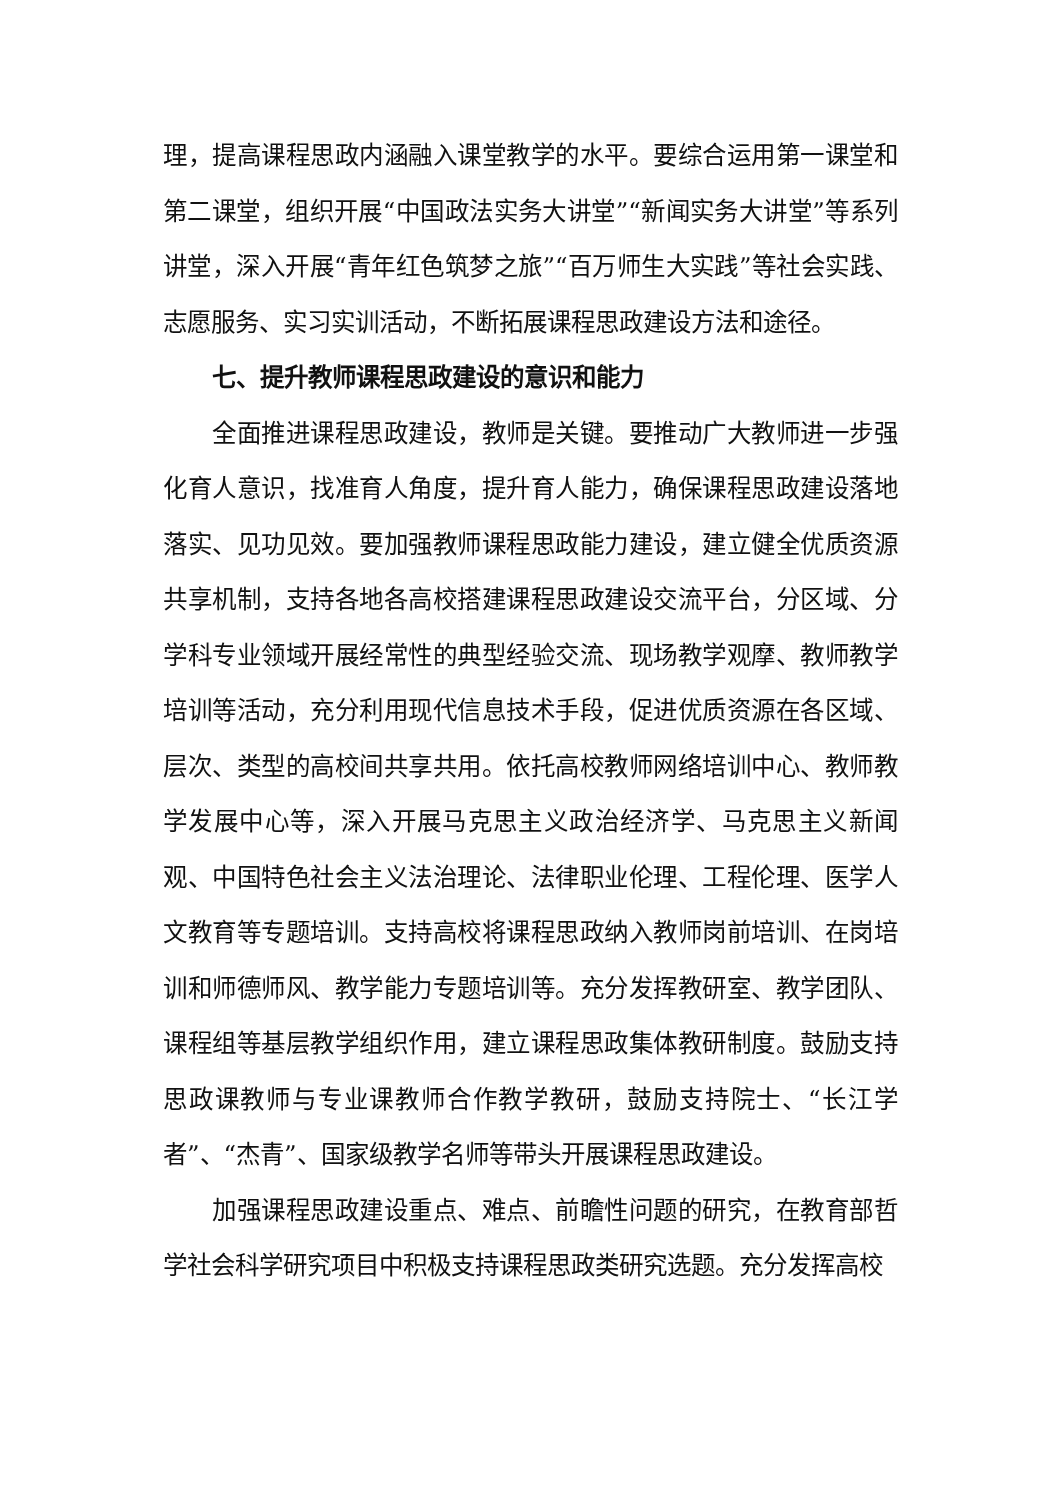理，提高课程思政内涵融入课堂教学的水平。要综合运用第一课堂和第二课堂，组织开展“中国政法实务大讲堂”“新闻实务大讲堂”等系列讲堂，深入开展“青年红色筑梦之旅”“百万师生大实践”等社会实践、志愿服务、实习实训活动，不断拓展课程思政建设方法和途径。
七、提升教师课程思政建设的意识和能力
全面推进课程思政建设，教师是关键。要推动广大教师进一步强化育人意识，找准育人角度，提升育人能力，确保课程思政建设落地落实、见功见效。要加强教师课程思政能力建设，建立健全优质资源共享机制，支持各地各高校搭建课程思政建设交流平台，分区域、分学科专业领域开展经常性的典型经验交流、现场教学观摩、教师教学培训等活动，充分利用现代信息技术手段，促进优质资源在各区域、层次、类型的高校间共享共用。依托高校教师网络培训中心、教师教学发展中心等，深入开展马克思主义政治经济学、马克思主义新闻观、中国特色社会主义法治理论、法律职业伦理、工程伦理、医学人文教育等专题培训。支持高校将课程思政纳入教师岗前培训、在岗培训和师德师风、教学能力专题培训等。充分发挥教研室、教学团队、课程组等基层教学组织作用，建立课程思政集体教研制度。鼓励支持思政课教师与专业课教师合作教学教研，鼓励支持院士、“长江学者”、“杰青”、国家级教学名师等带头开展课程思政建设。
加强课程思政建设重点、难点、前瞻性问题的研究，在教育部哲学社会科学研究项目中积极支持课程思政类研究选题。充分发挥高校